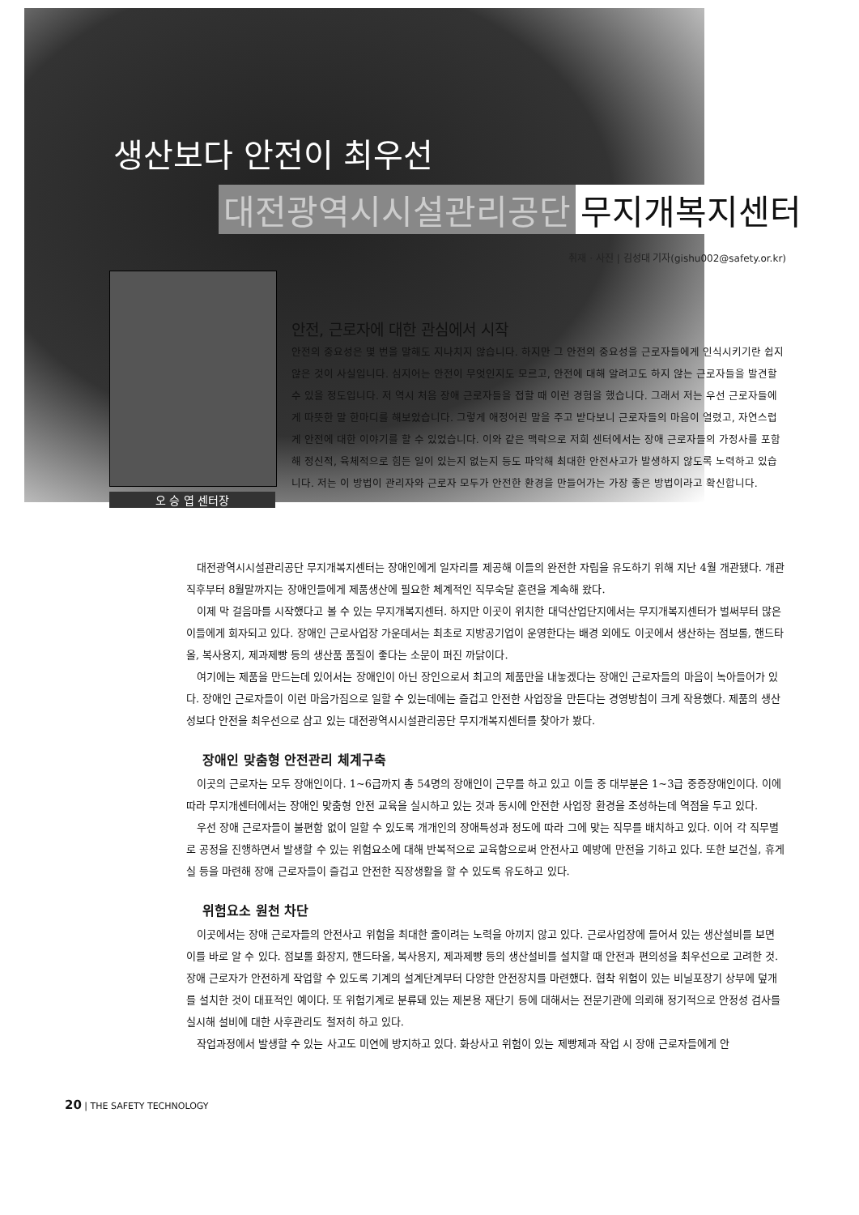생산보다 안전이 최우선
대전광역시시설관리공단 무지개복지센터
취재 · 사진 | 김성대 기자(gishu002@safety.or.kr)
오 승 엽 센터장
안전, 근로자에 대한 관심에서 시작
안전의 중요성은 몇 번을 말해도 지나치지 않습니다. 하지만 그 안전의 중요성을 근로자들에게 인식시키기란 쉽지 않은 것이 사실입니다. 심지어는 안전이 무엇인지도 모르고, 안전에 대해 알려고도 하지 않는 근로자들을 발견할 수 있을 정도입니다. 저 역시 처음 장애 근로자들을 접할 때 이런 경험을 했습니다. 그래서 저는 우선 근로자들에게 따뜻한 말 한마디를 해보았습니다. 그렇게 애정어린 말을 주고 받다보니 근로자들의 마음이 열렸고, 자연스럽게 안전에 대한 이야기를 할 수 있었습니다. 이와 같은 맥락으로 저희 센터에서는 장애 근로자들의 가정사를 포함해 정신적, 육체적으로 힘든 일이 있는지 없는지 등도 파악해 최대한 안전사고가 발생하지 않도록 노력하고 있습니다. 저는 이 방법이 관리자와 근로자 모두가 안전한 환경을 만들어가는 가장 좋은 방법이라고 확신합니다.
대전광역시시설관리공단 무지개복지센터는 장애인에게 일자리를 제공해 이들의 완전한 자립을 유도하기 위해 지난 4월 개관됐다. 개관 직후부터 8월말까지는 장애인들에게 제품생산에 필요한 체계적인 직무숙달 훈련을 계속해 왔다.
이제 막 걸음마를 시작했다고 볼 수 있는 무지개복지센터. 하지만 이곳이 위치한 대덕산업단지에서는 무지개복지센터가 벌써부터 많은 이들에게 회자되고 있다. 장애인 근로사업장 가운데서는 최초로 지방공기업이 운영한다는 배경 외에도 이곳에서 생산하는 점보롤, 핸드타올, 복사용지, 제과제빵 등의 생산품 품질이 좋다는 소문이 퍼진 까닭이다.
여기에는 제품을 만드는데 있어서는 장애인이 아닌 장인으로서 최고의 제품만을 내놓겠다는 장애인 근로자들의 마음이 녹아들어가 있다. 장애인 근로자들이 이런 마음가짐으로 일할 수 있는데에는 즐겁고 안전한 사업장을 만든다는 경영방침이 크게 작용했다. 제품의 생산성보다 안전을 최우선으로 삼고 있는 대전광역시시설관리공단 무지개복지센터를 찾아가 봤다.
장애인 맞춤형 안전관리 체계구축
이곳의 근로자는 모두 장애인이다. 1~6급까지 총 54명의 장애인이 근무를 하고 있고 이들 중 대부분은 1~3급 중증장애인이다. 이에 따라 무지개센터에서는 장애인 맞춤형 안전 교육을 실시하고 있는 것과 동시에 안전한 사업장 환경을 조성하는데 역점을 두고 있다.
우선 장애 근로자들이 불편함 없이 일할 수 있도록 개개인의 장애특성과 정도에 따라 그에 맞는 직무를 배치하고 있다. 이어 각 직무별로 공정을 진행하면서 발생할 수 있는 위험요소에 대해 반복적으로 교육함으로써 안전사고 예방에 만전을 기하고 있다. 또한 보건실, 휴게실 등을 마련해 장애 근로자들이 즐겁고 안전한 직장생활을 할 수 있도록 유도하고 있다.
위험요소 원천 차단
이곳에서는 장애 근로자들의 안전사고 위험을 최대한 줄이려는 노력을 아끼지 않고 있다. 근로사업장에 들어서 있는 생산설비를 보면 이를 바로 알 수 있다. 점보롤 화장지, 핸드타올, 복사용지, 제과제빵 등의 생산설비를 설치할 때 안전과 편의성을 최우선으로 고려한 것. 장애 근로자가 안전하게 작업할 수 있도록 기계의 설계단계부터 다양한 안전장치를 마련했다. 협착 위험이 있는 비닐포장기 상부에 덮개를 설치한 것이 대표적인 예이다. 또 위험기계로 분류돼 있는 제본용 재단기 등에 대해서는 전문기관에 의뢰해 정기적으로 안정성 검사를 실시해 설비에 대한 사후관리도 철저히 하고 있다.
작업과정에서 발생할 수 있는 사고도 미연에 방지하고 있다. 화상사고 위험이 있는 제빵제과 작업 시 장애 근로자들에게 안
20 | THE SAFETY TECHNOLOGY